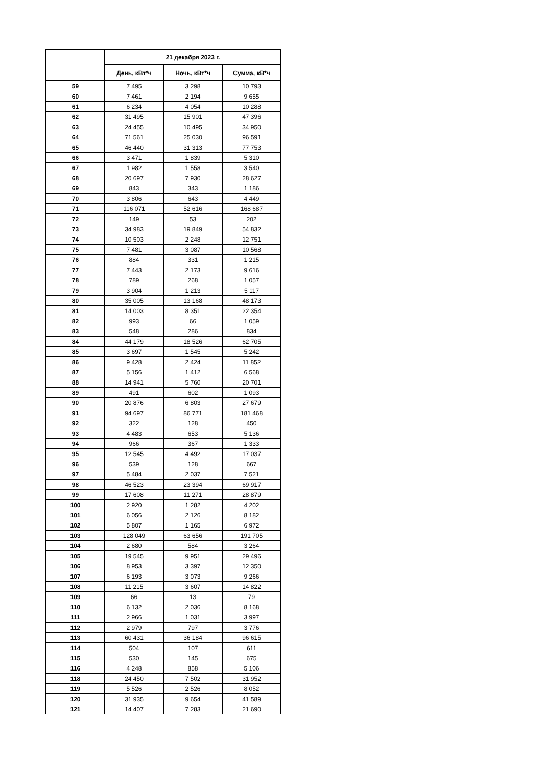| | 21 декабря 2023 г. | | |
| --- | --- | --- | --- |
| | День, кВт*ч | Ночь, кВт*ч | Сумма, кВ*ч |
| 59 | 7 495 | 3 298 | 10 793 |
| 60 | 7 461 | 2 194 | 9 655 |
| 61 | 6 234 | 4 054 | 10 288 |
| 62 | 31 495 | 15 901 | 47 396 |
| 63 | 24 455 | 10 495 | 34 950 |
| 64 | 71 561 | 25 030 | 96 591 |
| 65 | 46 440 | 31 313 | 77 753 |
| 66 | 3 471 | 1 839 | 5 310 |
| 67 | 1 982 | 1 558 | 3 540 |
| 68 | 20 697 | 7 930 | 28 627 |
| 69 | 843 | 343 | 1 186 |
| 70 | 3 806 | 643 | 4 449 |
| 71 | 116 071 | 52 616 | 168 687 |
| 72 | 149 | 53 | 202 |
| 73 | 34 983 | 19 849 | 54 832 |
| 74 | 10 503 | 2 248 | 12 751 |
| 75 | 7 481 | 3 087 | 10 568 |
| 76 | 884 | 331 | 1 215 |
| 77 | 7 443 | 2 173 | 9 616 |
| 78 | 789 | 268 | 1 057 |
| 79 | 3 904 | 1 213 | 5 117 |
| 80 | 35 005 | 13 168 | 48 173 |
| 81 | 14 003 | 8 351 | 22 354 |
| 82 | 993 | 66 | 1 059 |
| 83 | 548 | 286 | 834 |
| 84 | 44 179 | 18 526 | 62 705 |
| 85 | 3 697 | 1 545 | 5 242 |
| 86 | 9 428 | 2 424 | 11 852 |
| 87 | 5 156 | 1 412 | 6 568 |
| 88 | 14 941 | 5 760 | 20 701 |
| 89 | 491 | 602 | 1 093 |
| 90 | 20 876 | 6 803 | 27 679 |
| 91 | 94 697 | 86 771 | 181 468 |
| 92 | 322 | 128 | 450 |
| 93 | 4 483 | 653 | 5 136 |
| 94 | 966 | 367 | 1 333 |
| 95 | 12 545 | 4 492 | 17 037 |
| 96 | 539 | 128 | 667 |
| 97 | 5 484 | 2 037 | 7 521 |
| 98 | 46 523 | 23 394 | 69 917 |
| 99 | 17 608 | 11 271 | 28 879 |
| 100 | 2 920 | 1 282 | 4 202 |
| 101 | 6 056 | 2 126 | 8 182 |
| 102 | 5 807 | 1 165 | 6 972 |
| 103 | 128 049 | 63 656 | 191 705 |
| 104 | 2 680 | 584 | 3 264 |
| 105 | 19 545 | 9 951 | 29 496 |
| 106 | 8 953 | 3 397 | 12 350 |
| 107 | 6 193 | 3 073 | 9 266 |
| 108 | 11 215 | 3 607 | 14 822 |
| 109 | 66 | 13 | 79 |
| 110 | 6 132 | 2 036 | 8 168 |
| 111 | 2 966 | 1 031 | 3 997 |
| 112 | 2 979 | 797 | 3 776 |
| 113 | 60 431 | 36 184 | 96 615 |
| 114 | 504 | 107 | 611 |
| 115 | 530 | 145 | 675 |
| 116 | 4 248 | 858 | 5 106 |
| 118 | 24 450 | 7 502 | 31 952 |
| 119 | 5 526 | 2 526 | 8 052 |
| 120 | 31 935 | 9 654 | 41 589 |
| 121 | 14 407 | 7 283 | 21 690 |